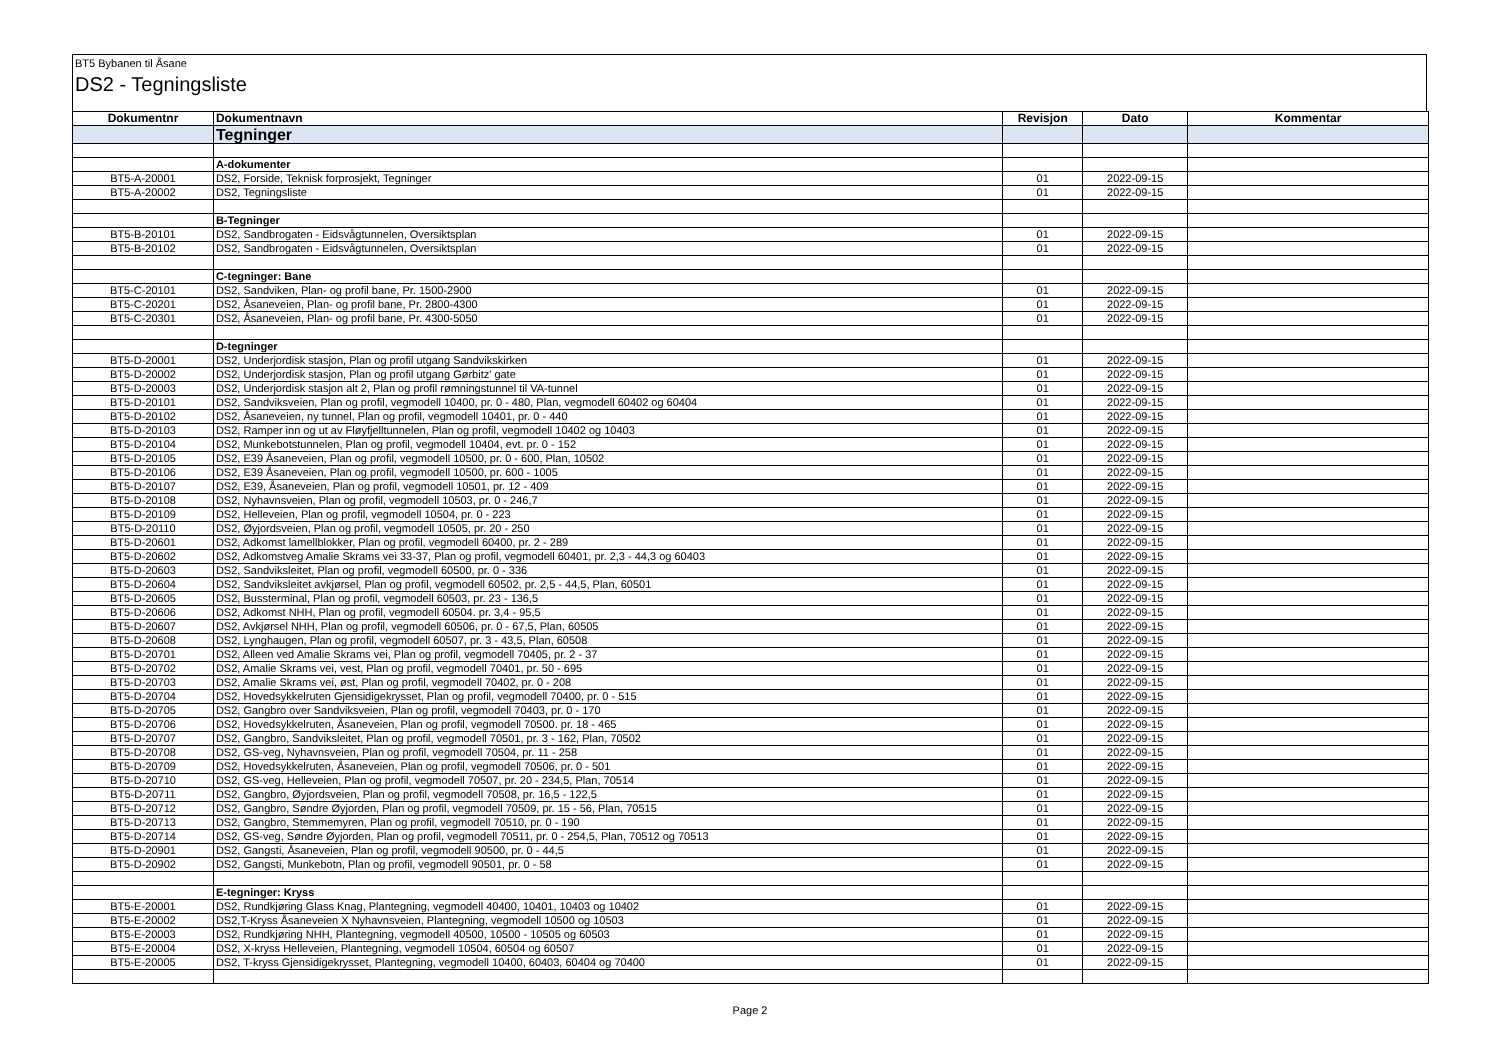BT5 Bybanen til Åsane
DS2 - Tegningsliste
| Dokumentnr | Dokumentnavn | Revisjon | Dato | Kommentar |
| --- | --- | --- | --- | --- |
| | Tegninger | | | |
| | A-dokumenter | | | |
| BT5-A-20001 | DS2, Forside, Teknisk forprosjekt, Tegninger | 01 | 2022-09-15 | |
| BT5-A-20002 | DS2, Tegningsliste | 01 | 2022-09-15 | |
| | B-Tegninger | | | |
| BT5-B-20101 | DS2, Sandbrogaten - Eidsvågtunnelen, Oversiktsplan | 01 | 2022-09-15 | |
| BT5-B-20102 | DS2, Sandbrogaten - Eidsvågtunnelen, Oversiktsplan | 01 | 2022-09-15 | |
| | C-tegninger: Bane | | | |
| BT5-C-20101 | DS2, Sandviken, Plan- og profil bane, Pr. 1500-2900 | 01 | 2022-09-15 | |
| BT5-C-20201 | DS2, Åsaneveien, Plan- og profil bane, Pr. 2800-4300 | 01 | 2022-09-15 | |
| BT5-C-20301 | DS2, Åsaneveien, Plan- og profil bane, Pr. 4300-5050 | 01 | 2022-09-15 | |
| | D-tegninger | | | |
| BT5-D-20001 | DS2, Underjordisk stasjon, Plan og profil utgang Sandvikskirken | 01 | 2022-09-15 | |
| BT5-D-20002 | DS2, Underjordisk stasjon, Plan og profil utgang Gørbitz' gate | 01 | 2022-09-15 | |
| BT5-D-20003 | DS2, Underjordisk stasjon alt 2, Plan og profil rømningstunnel til VA-tunnel | 01 | 2022-09-15 | |
| BT5-D-20101 | DS2, Sandviksveien, Plan og profil, vegmodell 10400, pr. 0 - 480, Plan, vegmodell 60402 og 60404 | 01 | 2022-09-15 | |
| BT5-D-20102 | DS2, Åsaneveien, ny tunnel, Plan og profil, vegmodell 10401, pr. 0 - 440 | 01 | 2022-09-15 | |
| BT5-D-20103 | DS2, Ramper inn og ut av Fløyfjelltunnelen, Plan og profil, vegmodell 10402 og 10403 | 01 | 2022-09-15 | |
| BT5-D-20104 | DS2, Munkebotstunnelen, Plan og profil, vegmodell 10404, evt. pr. 0 - 152 | 01 | 2022-09-15 | |
| BT5-D-20105 | DS2, E39 Åsaneveien, Plan og profil, vegmodell 10500, pr. 0 - 600, Plan, 10502 | 01 | 2022-09-15 | |
| BT5-D-20106 | DS2, E39 Åsaneveien, Plan og profil, vegmodell 10500, pr. 600 - 1005 | 01 | 2022-09-15 | |
| BT5-D-20107 | DS2, E39, Åsaneveien, Plan og profil, vegmodell 10501, pr. 12 - 409 | 01 | 2022-09-15 | |
| BT5-D-20108 | DS2, Nyhavnsveien, Plan og profil, vegmodell 10503, pr. 0 - 246,7 | 01 | 2022-09-15 | |
| BT5-D-20109 | DS2, Helleveien, Plan og profil, vegmodell 10504, pr. 0 - 223 | 01 | 2022-09-15 | |
| BT5-D-20110 | DS2, Øyjordsveien, Plan og profil, vegmodell 10505, pr. 20 - 250 | 01 | 2022-09-15 | |
| BT5-D-20601 | DS2, Adkomst lamellblokker, Plan og profil, vegmodell 60400, pr. 2 - 289 | 01 | 2022-09-15 | |
| BT5-D-20602 | DS2, Adkomstveg Amalie Skrams vei 33-37, Plan og profil, vegmodell 60401, pr. 2,3 - 44,3 og 60403 | 01 | 2022-09-15 | |
| BT5-D-20603 | DS2, Sandviksleitet, Plan og profil, vegmodell 60500, pr. 0 - 336 | 01 | 2022-09-15 | |
| BT5-D-20604 | DS2, Sandviksleitet avkjørsel, Plan og profil, vegmodell 60502, pr. 2,5 - 44,5, Plan, 60501 | 01 | 2022-09-15 | |
| BT5-D-20605 | DS2, Bussterminal, Plan og profil, vegmodell 60503, pr. 23 - 136,5 | 01 | 2022-09-15 | |
| BT5-D-20606 | DS2, Adkomst NHH, Plan og profil, vegmodell 60504. pr. 3,4 - 95,5 | 01 | 2022-09-15 | |
| BT5-D-20607 | DS2, Avkjørsel NHH, Plan og profil, vegmodell 60506, pr. 0 - 67,5, Plan, 60505 | 01 | 2022-09-15 | |
| BT5-D-20608 | DS2, Lynghaugen, Plan og profil, vegmodell 60507, pr. 3 - 43,5, Plan, 60508 | 01 | 2022-09-15 | |
| BT5-D-20701 | DS2, Alleen ved Amalie Skrams vei, Plan og profil, vegmodell 70405, pr. 2 - 37 | 01 | 2022-09-15 | |
| BT5-D-20702 | DS2, Amalie Skrams vei, vest, Plan og profil, vegmodell 70401, pr. 50 - 695 | 01 | 2022-09-15 | |
| BT5-D-20703 | DS2, Amalie Skrams vei, øst, Plan og profil, vegmodell 70402, pr. 0 - 208 | 01 | 2022-09-15 | |
| BT5-D-20704 | DS2, Hovedsykkelruten Gjensidigekrysset, Plan og profil, vegmodell 70400, pr. 0 - 515 | 01 | 2022-09-15 | |
| BT5-D-20705 | DS2, Gangbro over Sandviksveien, Plan og profil, vegmodell 70403, pr. 0 - 170 | 01 | 2022-09-15 | |
| BT5-D-20706 | DS2, Hovedsykkelruten, Åsaneveien, Plan og profil, vegmodell 70500. pr. 18 - 465 | 01 | 2022-09-15 | |
| BT5-D-20707 | DS2, Gangbro, Sandviksleitet, Plan og profil, vegmodell 70501, pr. 3 - 162, Plan, 70502 | 01 | 2022-09-15 | |
| BT5-D-20708 | DS2, GS-veg, Nyhavnsveien, Plan og profil, vegmodell 70504, pr. 11 - 258 | 01 | 2022-09-15 | |
| BT5-D-20709 | DS2, Hovedsykkelruten, Åsaneveien, Plan og profil, vegmodell 70506, pr. 0 - 501 | 01 | 2022-09-15 | |
| BT5-D-20710 | DS2, GS-veg, Helleveien, Plan og profil, vegmodell 70507, pr. 20 - 234,5, Plan, 70514 | 01 | 2022-09-15 | |
| BT5-D-20711 | DS2, Gangbro, Øyjordsveien, Plan og profil, vegmodell 70508, pr. 16,5 - 122,5 | 01 | 2022-09-15 | |
| BT5-D-20712 | DS2, Gangbro, Søndre Øyjorden, Plan og profil, vegmodell 70509, pr. 15 - 56, Plan, 70515 | 01 | 2022-09-15 | |
| BT5-D-20713 | DS2, Gangbro, Stemmemyren, Plan og profil, vegmodell 70510, pr. 0 - 190 | 01 | 2022-09-15 | |
| BT5-D-20714 | DS2, GS-veg, Søndre Øyjorden, Plan og profil, vegmodell 70511, pr. 0 - 254,5, Plan, 70512 og 70513 | 01 | 2022-09-15 | |
| BT5-D-20901 | DS2, Gangsti, Åsaneveien, Plan og profil, vegmodell 90500, pr. 0 - 44,5 | 01 | 2022-09-15 | |
| BT5-D-20902 | DS2, Gangsti, Munkebotn, Plan og profil, vegmodell 90501, pr. 0 - 58 | 01 | 2022-09-15 | |
| | E-tegninger: Kryss | | | |
| BT5-E-20001 | DS2, Rundkjøring Glass Knag, Plantegning, vegmodell 40400, 10401, 10403 og 10402 | 01 | 2022-09-15 | |
| BT5-E-20002 | DS2,T-Kryss Åsaneveien X Nyhavnsveien, Plantegning, vegmodell 10500 og 10503 | 01 | 2022-09-15 | |
| BT5-E-20003 | DS2, Rundkjøring NHH, Plantegning, vegmodell 40500, 10500 - 10505 og 60503 | 01 | 2022-09-15 | |
| BT5-E-20004 | DS2, X-kryss Helleveien, Plantegning, vegmodell 10504, 60504 og 60507 | 01 | 2022-09-15 | |
| BT5-E-20005 | DS2, T-kryss Gjensidigekrysset, Plantegning, vegmodell 10400, 60403, 60404 og 70400 | 01 | 2022-09-15 | |
Page 2